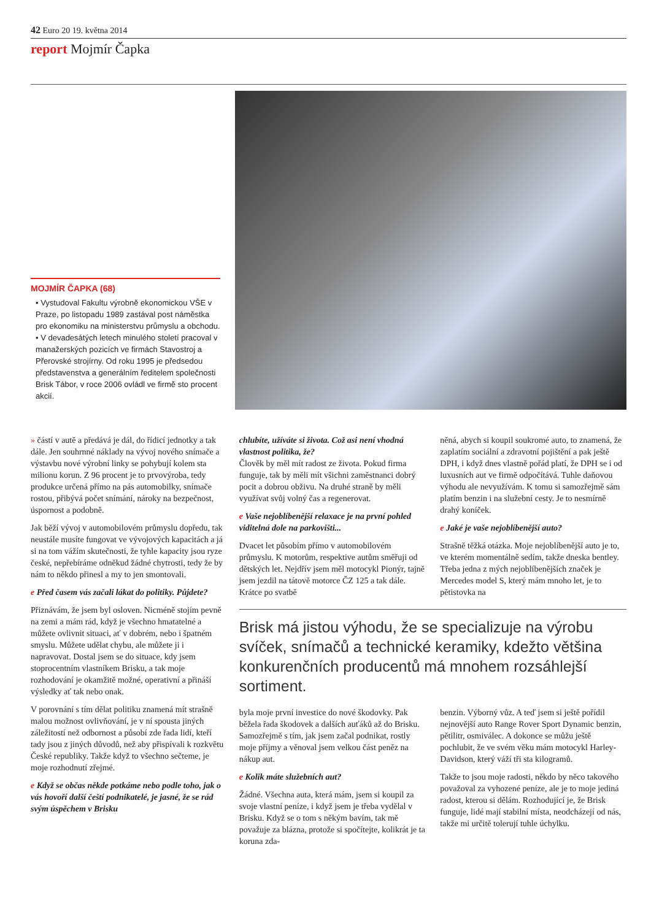42 Euro 20 19. května 2014
report Mojmír Čapka
MOJMÍR ČAPKA (68)
• Vystudoval Fakultu výrobně ekonomickou VŠE v Praze, po listopadu 1989 zastával post náměstka pro ekonomiku na ministerstvu průmyslu a obchodu.
• V devadesátých letech minulého století pracoval v manažerských pozicích ve firmách Stavostroj a Přerovské strojírny. Od roku 1995 je předsedou představenstva a generálním ředitelem společnosti Brisk Tábor, v roce 2006 ovládl ve firmě sto procent akcií.
» částí v autě a předává je dál, do řídicí jednotky a tak dále. Jen souhrnné náklady na vývoj nového snímače a výstavbu nové výrobní linky se pohybují kolem sta milionu korun. Z 96 procent je to prvovýroba, tedy produkce určená přímo na pás automobilky, snímače rostou, přibývá počet snímání, nároky na bezpečnost, úspornost a podobně.
Jak běží vývoj v automobilovém průmyslu dopředu, tak neustále musíte fungovat ve vývojových kapacitách a já si na tom vážím skutečnosti, že tyhle kapacity jsou ryze české, nepřebíráme odněkud žádné chytrosti, tedy že by nám to někdo přinesl a my to jen smontovali.
e Před časem vás začali lákat do politiky. Půjdete?
Přiznávám, že jsem byl osloven. Nicméně stojím pevně na zemi a mám rád, když je všechno hmatatelné a můžete ovlivnit situaci, ať v dobrém, nebo i špatném smyslu. Můžete udělat chybu, ale můžete ji i napravovat. Dostal jsem se do situace, kdy jsem stoprocentním vlastníkem Brisku, a tak moje rozhodování je okamžitě možné, operativní a přináší výsledky ať tak nebo onak.
V porovnání s tím dělat politiku znamená mít strašně malou možnost ovlivňování, je v ní spousta jiných záležitostí než odbornost a působí zde řada lidí, kteří tady jsou z jiných důvodů, než aby přispívali k rozkvětu České republiky. Takže když to všechno sečteme, je moje rozhodnutí zřejmé.
e Když se občas někde potkáme nebo podle toho, jak o vás hovoří další čeští podnikatelé, je jasné, že se rád svým úspěchem v Brisku
chlubíte, užíváte si života. Což asi není vhodná vlastnost politika, že?
Člověk by měl mít radost ze života. Pokud firma funguje, tak by měli mít všichni zaměstnanci dobrý pocit a dobrou obživu. Na druhé straně by měli využívat svůj volný čas a regenerovat.
e Vaše nejoblíbenější relaxace je na první pohled viditelná dole na parkovišti...
Dvacet let působím přímo v automobilovém průmyslu. K motorům, respektive autům směřuji od dětských let. Nejdřív jsem měl motocykl Pionýr, tajně jsem jezdil na tátově motorce ČZ 125 a tak dále. Krátce po svatbě
něná, abych si koupil soukromé auto, to znamená, že zaplatím sociální a zdravotní pojištění a pak ještě DPH, i když dnes vlastně pořád platí, že DPH se i od luxusních aut ve firmě odpočítává. Tuhle daňovou výhodu ale nevyužívám. K tomu si samozřejmě sám platím benzin i na služební cesty. Je to nesmírně drahý koníček.
e Jaké je vaše nejoblíbenější auto?
Strašně těžká otázka. Moje nejoblíbenější auto je to, ve kterém momentálně sedím, takže dneska bentley. Třeba jedna z mých nejoblíbenějších značek je Mercedes model S, který mám mnoho let, je to pětistovka na
Brisk má jistou výhodu, že se specializuje na výrobu svíček, snímačů a technické keramiky, kdežto většina konkurenčních producentů má mnohem rozsáhlejší sortiment.
byla moje první investice do nové škodovky. Pak běžela řada škodovek a dalších auťáků až do Brisku. Samozřejmě s tím, jak jsem začal podnikat, rostly moje příjmy a věnoval jsem velkou část peněz na nákup aut.
e Kolik máte služebních aut?
Žádné. Všechna auta, která mám, jsem si koupil za svoje vlastní peníze, i když jsem je třeba vydělal v Brisku. Když se o tom s někým bavím, tak mě považuje za blázna, protože si spočítejte, kolikrát je ta koruna zda-
benzin. Výborný vůz. A teď jsem si ještě pořídil nejnovější auto Range Rover Sport Dynamic benzin, pětilitr, osmiválec. A dokonce se můžu ještě pochlubit, že ve svém věku mám motocykl Harley-Davidson, který váží tři sta kilogramů.
Takže to jsou moje radosti, někdo by něco takového považoval za vyhozené peníze, ale je to moje jediná radost, kterou si dělám. Rozhodující je, že Brisk funguje, lidé mají stabilní místa, neodcházejí od nás, takže mi určitě tolerují tuhle úchylku.